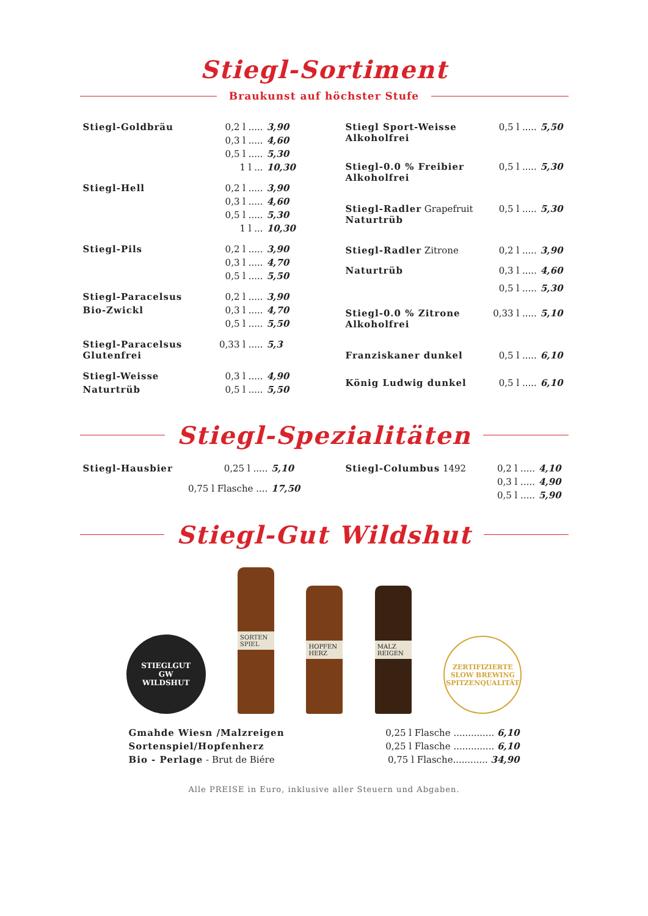Stiegl-Sortiment
Braukunst auf höchster Stufe
| Stiegl-Goldbräu | 0,2 l ..... | 3,90 |
| | 0,3 l ..... | 4,60 |
| | 0,5 l ..... | 5,30 |
| | 1 l ... | 10,30 |
| Stiegl-Hell | 0,2 l ..... | 3,90 |
| | 0,3 l ..... | 4,60 |
| | 0,5 l ..... | 5,30 |
| | 1 l ... | 10,30 |
| Stiegl-Pils | 0,2 l ..... | 3,90 |
| | 0,3 l ..... | 4,70 |
| | 0,5 l ..... | 5,50 |
| Stiegl-Paracelsus | 0,2 l ..... | 3,90 |
| Bio-Zwickl | 0,3 l ..... | 4,70 |
| | 0,5 l ..... | 5,50 |
| Stiegl-Paracelsus Glutenfrei | 0,33 l ..... | 5,3 |
| Stiegl-Weisse | 0,3 l ..... | 4,90 |
| Naturtrüb | 0,5 l ..... | 5,50 |
| Stiegl Sport-Weisse Alkoholfrei | 0,5 l ..... | 5,50 |
| Stiegl-0.0 % Freibier Alkoholfrei | 0,5 l ..... | 5,30 |
| Stiegl-Radler Grapefruit Naturtrüb | 0,5 l ..... | 5,30 |
| Stiegl-Radler Zitrone | 0,2 l ..... | 3,90 |
| Naturtrüb | 0,3 l ..... | 4,60 |
| | 0,5 l ..... | 5,30 |
| Stiegl-0.0 % Zitrone Alkoholfrei | 0,33 l ..... | 5,10 |
| Franziskaner dunkel | 0,5 l ..... | 6,10 |
| König Ludwig dunkel | 0,5 l ..... | 6,10 |
Stiegl-Spezialitäten
| Stiegl-Hausbier | 0,25 l ..... | 5,10 |
| | 0,75 l Flasche .... | 17,50 |
| Stiegl-Columbus 1492 | 0,2 l ..... | 4,10 |
| | 0,3 l ..... | 4,90 |
| | 0,5 l ..... | 5,90 |
Stiegl-Gut Wildshut
STIEGLGUT
GW
WILDSHUT
SORTEN SPIEL
HOPFEN HERZ
MALZ REIGEN
ZERTIFIZIERTE
SLOW BREWING
SPITZENQUALITÄT
| Gmahde Wiesn /Malzreigen | 0,25 l Flasche .............. 6,10 |
| Sortenspiel/Hopfenherz | 0,25 l Flasche .............. 6,10 |
| Bio - Perlage - Brut de Biére | 0,75 l Flasche............ 34,90 |
Alle PREISE in Euro, inklusive aller Steuern und Abgaben.